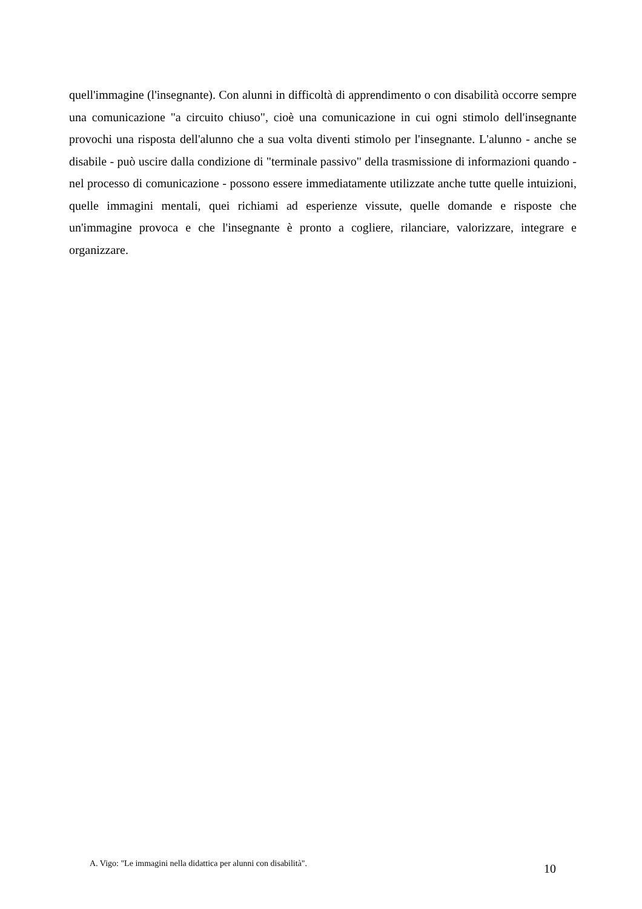quell'immagine (l'insegnante). Con alunni in difficoltà di apprendimento o con disabilità occorre sempre una comunicazione "a circuito chiuso", cioè una comunicazione in cui ogni stimolo dell'insegnante provochi una risposta dell'alunno che a sua volta diventi stimolo per l'insegnante. L'alunno - anche se disabile - può uscire dalla condizione di "terminale passivo" della trasmissione di informazioni quando - nel processo di comunicazione - possono essere immediatamente utilizzate anche tutte quelle intuizioni, quelle immagini mentali, quei richiami ad esperienze vissute, quelle domande e risposte che un'immagine provoca e che l'insegnante è pronto a cogliere, rilanciare, valorizzare, integrare e organizzare.
A. Vigo: "Le immagini nella didattica per alunni con disabilità". 10